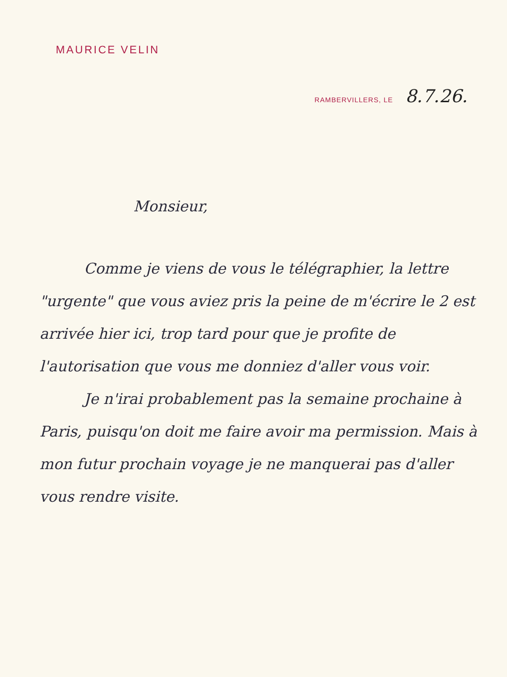MAURICE VELIN
RAMBERVILLERS, LE 8.7.26.
Monsieur,
Comme je viens de vous le télégraphier, la lettre "urgente" que vous aviez pris la peine de m'écrire le 2 est arrivée hier ici, trop tard pour que je profite de l'autorisation que vous me donniez d'aller vous voir.
Je n'irai probablement pas la semaine prochaine à Paris, puisqu'on doit me faire avoir ma permission. Mais à mon futur prochain voyage je ne manquerai pas d'aller vous rendre visite.